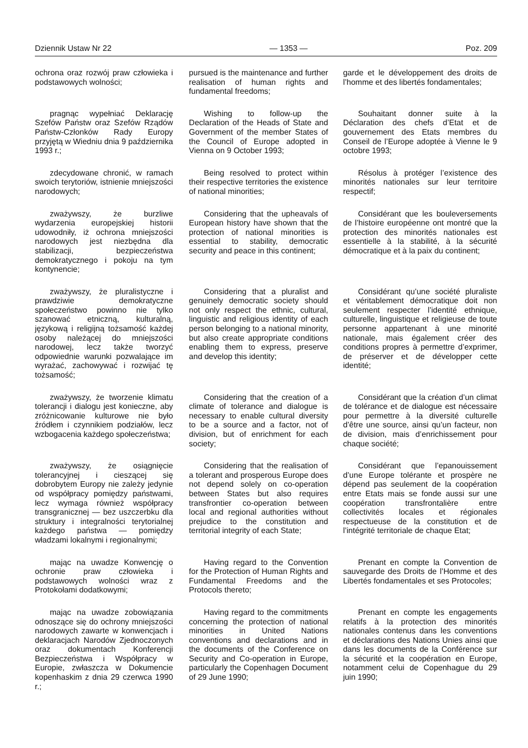Dziennik Ustaw Nr 22 — 1353 — Poz. 209
| ochrona oraz rozwój praw człowieka i podstawowych wolności; | pursued is the maintenance and further realisation of human rights and fundamental freedoms; | garde et le développement des droits de l’homme et des libertés fondamentales; |
| pragnąc wypełniać Deklarację Szefów Państw oraz Szefów Rządów Państw-Członków Rady Europy przyjętą w Wiedniu dnia 9 października 1993 r.; | Wishing to follow-up the Declaration of the Heads of State and Government of the member States of the Council of Europe adopted in Vienna on 9 October 1993; | Souhaitant donner suite à la Déclaration des chefs d’Etat et de gouvernement des Etats membres du Conseil de l’Europe adoptée à Vienne le 9 octobre 1993; |
| zdecydowane chronić, w ramach swoich terytoriów, istnienie mniejszości narodowych; | Being resolved to protect within their respective territories the existence of national minorities; | Résolus à protéger l’existence des minorités nationales sur leur territoire respectif; |
| zważywszy, że burzliwe wydarzenia europejskiej historii udowodniły, iż ochrona mniejszości narodowych jest niezbędna dla stabilizacji, bezpieczeństwa demokratycznego i pokoju na tym kontynencie; | Considering that the upheavals of European history have shown that the protection of national minorities is essential to stability, democratic security and peace in this continent; | Considérant que les bouleversements de l’histoire européenne ont montré que la protection des minorités nationales est essentielle à la stabilité, à la sécurité démocratique et à la paix du continent; |
| zważywszy, że pluralistyczne i prawdziwie demokratyczne społeczeństwo powinno nie tylko szanować etniczną, kulturalną, językową i religijną tożsamość każdej osoby należącej do mniejszości narodowej, lecz także tworzyć odpowiednie warunki pozwalające im wyrażać, zachowywać i rozwijać tę tożsamość; | Considering that a pluralist and genuinely democratic society should not only respect the ethnic, cultural, linguistic and religious identity of each person belonging to a national minority, but also create appropriate conditions enabling them to express, preserve and develop this identity; | Considérant qu’une société pluraliste et véritablement démocratique doit non seulement respecter l’identité ethnique, culturelle, linguistique et religieuse de toute personne appartenant à une minorité nationale, mais également créer des conditions propres à permettre d’exprimer, de préserver et de développer cette identité; |
| zważywszy, że tworzenie klimatu tolerancji i dialogu jest konieczne, aby zróżnicowanie kulturowe nie było źródłem i czynnikiem podziałów, lecz wzbogacenia każdego społeczeństwa; | Considering that the creation of a climate of tolerance and dialogue is necessary to enable cultural diversity to be a source and a factor, not of division, but of enrichment for each society; | Considérant que la création d’un climat de tolérance et de dialogue est nécessaire pour permettre à la diversité culturelle d’être une source, ainsi qu’un facteur, non de division, mais d’enrichissement pour chaque société; |
| zważywszy, że osiągnięcie tolerancyjnej i cieszącej się dobrobytem Europy nie zależy jedynie od współpracy pomiędzy państwami, lecz wymaga również współpracy transgranicznej — bez uszczerbku dla struktury i integralności terytorialnej każdego państwa — pomiędzy władzami lokalnymi i regionalnymi; | Considering that the realisation of a tolerant and prosperous Europe does not depend solely on co-operation between States but also requires transfrontier co-operation between local and regional authorities without prejudice to the constitution and territorial integrity of each State; | Considérant que l’epanouissement d’une Europe tolérante et prospère ne dépend pas seulement de la coopération entre Etats mais se fonde aussi sur une coopération transfrontalière entre collectivités locales et régionales respectueuse de la constitution et de l’intégrité territoriale de chaque Etat; |
| mając na uwadze Konwencję o ochronie praw człowieka i podstawowych wolności wraz z Protokołami dodatkowymi; | Having regard to the Convention for the Protection of Human Rights and Fundamental Freedoms and the Protocols thereto; | Prenant en compte la Convention de sauvegarde des Droits de l’Homme et des Libertés fondamentales et ses Protocoles; |
| mając na uwadze zobowiązania odnoszące się do ochrony mniejszości narodowych zawarte w konwencjach i deklaracjach Narodów Zjednoczonych oraz dokumentach Konferencji Bezpieczeństwa i Współpracy w Europie, zwłaszcza w Dokumencie kopenhaskim z dnia 29 czerwca 1990 r.; | Having regard to the commitments concerning the protection of national minorities in United Nations conventions and declarations and in the documents of the Conference on Security and Co-operation in Europe, particularly the Copenhagen Document of 29 June 1990; | Prenant en compte les engagements relatifs à la protection des minorités nationales contenus dans les conventions et déclarations des Nations Unies ainsi que dans les documents de la Conférence sur la sécurité et la coopération en Europe, notamment celui de Copenhague du 29 juin 1990; |